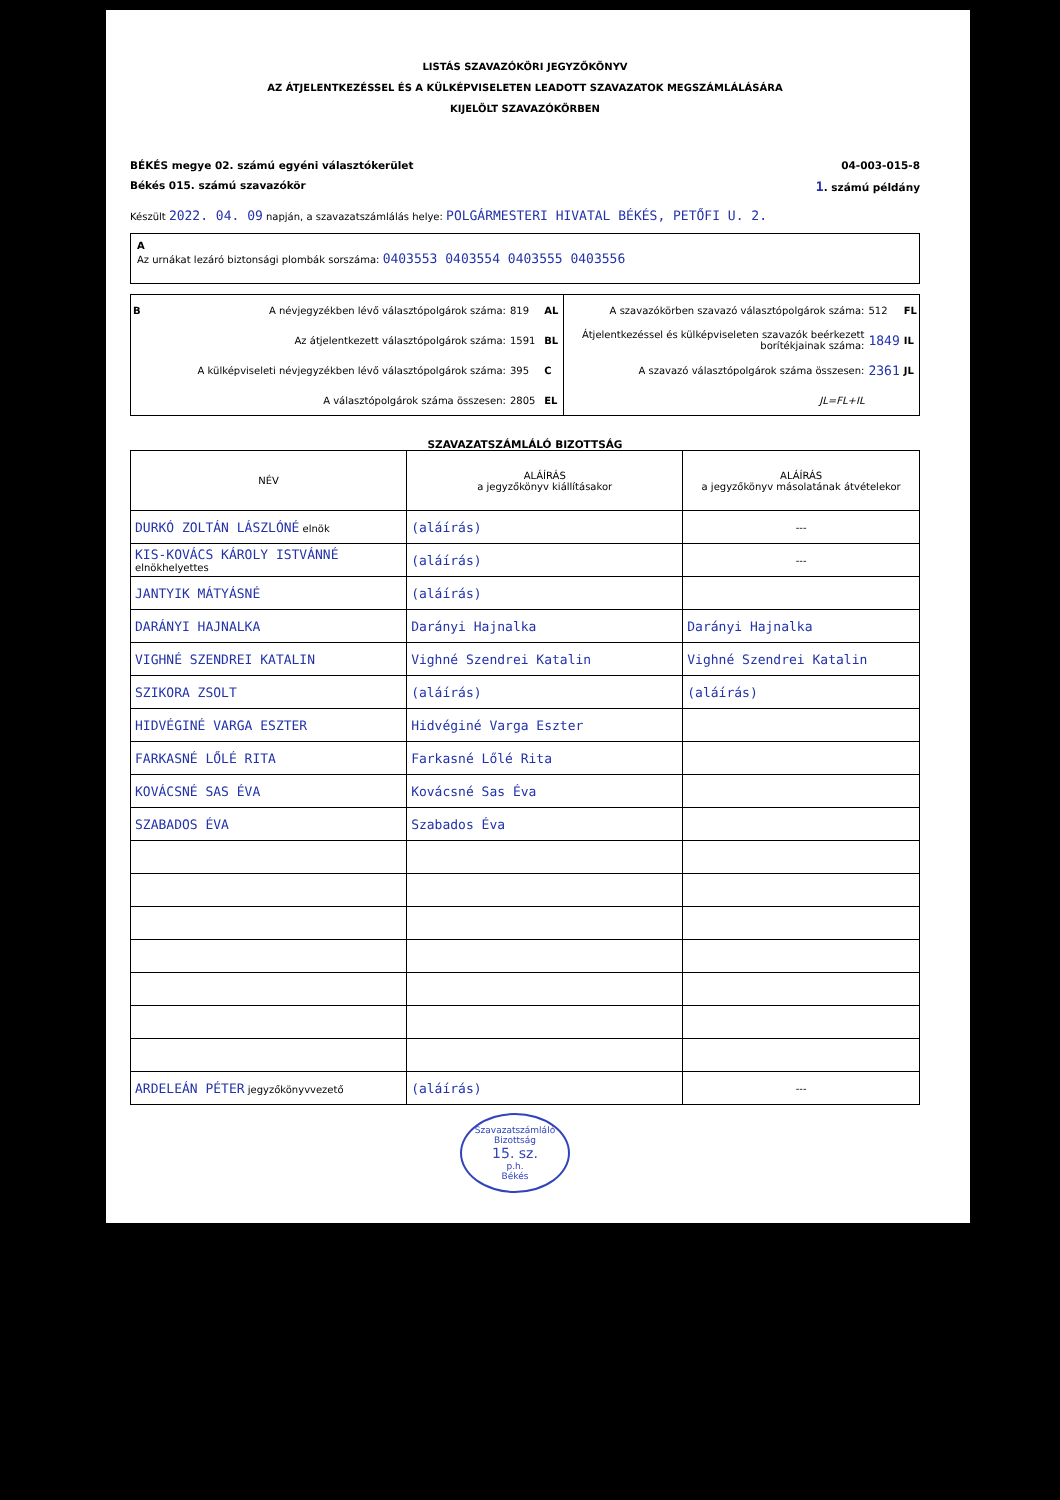LISTÁS SZAVAZÓKÖRI JEGYZŐKÖNYV
AZ ÁTJELENTKEZÉSSEL ÉS A KÜLKÉPVISELETEN LEADOTT SZAVAZATOK MEGSZÁMLÁLÁSÁRA
KIJELÖLT SZAVAZÓKÖRBEN
BÉKÉS megye 02. számú egyéni választókerület 04-003-015-8
Békés 015. számú szavazókör 1. számú példány
Készült 2022. 04. 09 napján, a szavazatszámlálás helye: POLGÁRMESTERI HIVATAL BÉKÉS, PETŐFI U. 2.
A
Az urnákat lezáró biztonsági plombák sorszáma: 0403553 0403554 0403555 0403556
| B | A névjegyzékben lévő választópolgárok száma: | 819 | AL |
| | Az átjelentkezett választópolgárok száma: | 1591 | BL |
| | A külképviseleti névjegyzékben lévő választópolgárok száma: | 395 | C |
| | A választópolgárok száma összesen: | 2805 | EL |
| A szavazókörben szavazó választópolgárok száma: | 512 | FL |
| Átjelentkezéssel és külképviseleten szavazók beérkezett borítékjainak száma: | 1849 | IL |
| A szavazó választópolgárok száma összesen: | 2361 | JL |
| JL=FL+IL | | |
SZAVAZATSZÁMLÁLÓ BIZOTTSÁG
| NÉV | ALÁÍRÁS a jegyzőkönyv kiállításakor | ALÁÍRÁS a jegyzőkönyv másolatának átvételekor |
| --- | --- | --- |
| DURKÓ ZOLTÁN LÁSZLÓNÉ elnök | (aláírás) | --- |
| KIS-KOVÁCS KÁROLY ISTVÁNNÉ elnökhelyettes | (aláírás) | --- |
| JANTYIK MÁTYÁSNÉ | (aláírás) | |
| DARÁNYI HAJNALKA | Darányi Hajnalka | Darányi Hajnalka |
| VIGHNÉ SZENDREI KATALIN | Vighné Szendrei Katalin | Vighné Szendrei Katalin |
| SZIKORA ZSOLT | (aláírás) | (aláírás) |
| HIDVÉGINÉ VARGA ESZTER | Hidvéginé Varga Eszter | |
| FARKASNÉ LŐLÉ RITA | Farkasné Lőlé Rita | |
| KOVÁCSNÉ SAS ÉVA | Kovácsné Sas Éva | |
| SZABADOS ÉVA | Szabados Éva | |
| ARDELEÁN PÉTER jegyzőkönyvvezető | (aláírás) | --- |
Szavazatszámláló Bizottság
15. sz.
p.h.
Békés